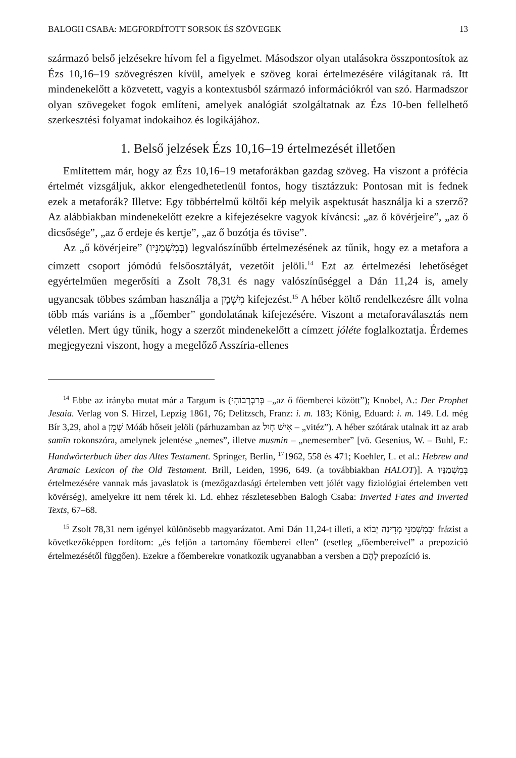BALOGH CSABA: MEGFORDÍTOTT SORSOK ÉS SZÖVEGEK 13
származó belső jelzésekre hívom fel a figyelmet. Másodszor olyan utalásokra összpontosítok az Ézs 10,16–19 szövegrészen kívül, amelyek e szöveg korai értelmezésére világítanak rá. Itt mindenekelőtt a közvetett, vagyis a kontextusból származó információkról van szó. Harmadszor olyan szövegeket fogok említeni, amelyek analógiát szolgáltatnak az Ézs 10-ben fellelhető szerkesztési folyamat indokaihoz és logikájához.
1. Belső jelzések Ézs 10,16–19 értelmezését illetően
Említettem már, hogy az Ézs 10,16–19 metaforákban gazdag szöveg. Ha viszont a prófécia értelmét vizsgáljuk, akkor elengedhetetlenül fontos, hogy tisztázzuk: Pontosan mit is fednek ezek a metaforák? Illetve: Egy többértelmű költői kép melyik aspektusát használja ki a szerző? Az alábbiakban mindenekelőtt ezekre a kifejezésekre vagyok kíváncsi: „az ő kövérjeire”, „az ő dicsősége”, „az ő erdeje és kertje”, „az ő bozótja és tövise”.
Az „ő kövérjeire” (בְּמִשְׁמַנָּיו) legvalószínűbb értelmezésének az tűnik, hogy ez a metafora a címzett csoport jómódú felsőosztályát, vezetőit jelöli.<sup>14</sup> Ezt az értelmezési lehetőséget egyértelműen megerősíti a Zsolt 78,31 és nagy valószínűséggel a Dán 11,24 is, amely ugyancsak többes számban használja a מִשְׁמָן kifejezést.<sup>15</sup> A héber költő rendelkezésre állt volna több más variáns is a „főember” gondolatának kifejezésére. Viszont a metaforaválasztás nem véletlen. Mert úgy tűnik, hogy a szerzőt mindenekelőtt a címzett jóléte foglalkoztatja. Érdemes megjegyezni viszont, hogy a megelőző Asszíria-ellenes
<sup>14</sup> Ebbe az irányba mutat már a Targum is (בְּרַבְרְבוֹהִי –„az ő főemberei között”); Knobel, A.: Der Prophet Jesaia. Verlag von S. Hirzel, Lepzig 1861, 76; Delitzsch, Franz: i. m. 183; König, Eduard: i. m. 149. Ld. még Bír 3,29, ahol a שָׁמֵן Móáb hőseit jelöli (párhuzamban az אִישׁ חָיִל – „vitéz”). A héber szótárak utalnak itt az arab samīn rokonszóra, amelynek jelentése „nemes”, illetve musmin – „nemesember” [vö. Gesenius, W. – Buhl, F.: Handwörterbuch über das Altes Testament. Springer, Berlin, <sup>17</sup>1962, 558 és 471; Koehler, L. et al.: Hebrew and Aramaic Lexicon of the Old Testament. Brill, Leiden, 1996, 649. (a továbbiakban HALOT)]. A בְּמִשְׁמַנָּיו értelmezésére vannak más javaslatok is (mezőgazdasági értelemben vett jólét vagy fiziológiai értelemben vett kövérség), amelyekre itt nem térek ki. Ld. ehhez részletesebben Balogh Csaba: Inverted Fates and Inverted Texts, 67–68.
<sup>15</sup> Zsolt 78,31 nem igényel különösebb magyarázatot. Ami Dán 11,24-t illeti, a וּבְמִשְׁמַנֵּי מְדִינָה יָבוֹא frázist a következőképpen fordítom: „és feljön a tartomány főemberei ellen” (esetleg „főembereivel” a prepozíció értelmezésétől függően). Ezekre a főemberekre vonatkozik ugyanabban a versben a לָהֶם prepozíció is.